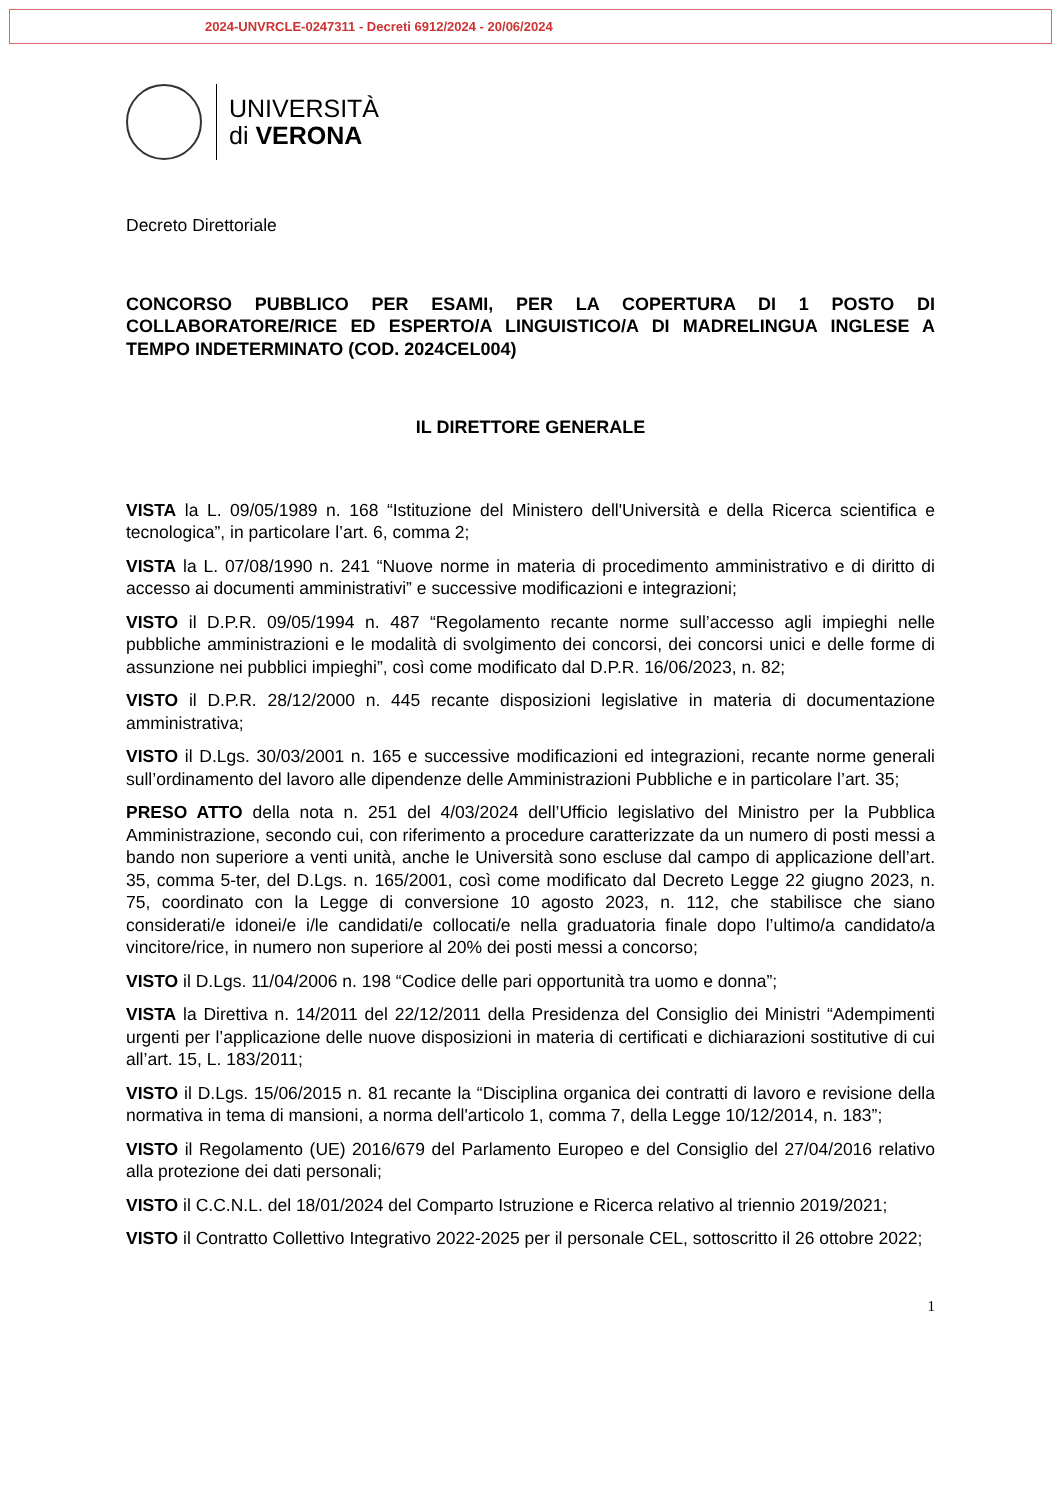2024-UNVRCLE-0247311 - Decreti 6912/2024 - 20/06/2024
UNIVERSITÀ
di VERONA
Decreto Direttoriale
CONCORSO PUBBLICO PER ESAMI, PER LA COPERTURA DI 1 POSTO DI COLLABORATORE/RICE ED ESPERTO/A LINGUISTICO/A DI MADRELINGUA INGLESE A TEMPO INDETERMINATO (COD. 2024CEL004)
IL DIRETTORE GENERALE
VISTA la L. 09/05/1989 n. 168 “Istituzione del Ministero dell'Università e della Ricerca scientifica e tecnologica”, in particolare l’art. 6, comma 2;
VISTA la L. 07/08/1990 n. 241 “Nuove norme in materia di procedimento amministrativo e di diritto di accesso ai documenti amministrativi” e successive modificazioni e integrazioni;
VISTO il D.P.R. 09/05/1994 n. 487 “Regolamento recante norme sull’accesso agli impieghi nelle pubbliche amministrazioni e le modalità di svolgimento dei concorsi, dei concorsi unici e delle forme di assunzione nei pubblici impieghi”, così come modificato dal D.P.R. 16/06/2023, n. 82;
VISTO il D.P.R. 28/12/2000 n. 445 recante disposizioni legislative in materia di documentazione amministrativa;
VISTO il D.Lgs. 30/03/2001 n. 165 e successive modificazioni ed integrazioni, recante norme generali sull’ordinamento del lavoro alle dipendenze delle Amministrazioni Pubbliche e in particolare l’art. 35;
PRESO ATTO della nota n. 251 del 4/03/2024 dell’Ufficio legislativo del Ministro per la Pubblica Amministrazione, secondo cui, con riferimento a procedure caratterizzate da un numero di posti messi a bando non superiore a venti unità, anche le Università sono escluse dal campo di applicazione dell’art. 35, comma 5-ter, del D.Lgs. n. 165/2001, così come modificato dal Decreto Legge 22 giugno 2023, n. 75, coordinato con la Legge di conversione 10 agosto 2023, n. 112, che stabilisce che siano considerati/e idonei/e i/le candidati/e collocati/e nella graduatoria finale dopo l’ultimo/a candidato/a vincitore/rice, in numero non superiore al 20% dei posti messi a concorso;
VISTO il D.Lgs. 11/04/2006 n. 198 “Codice delle pari opportunità tra uomo e donna”;
VISTA la Direttiva n. 14/2011 del 22/12/2011 della Presidenza del Consiglio dei Ministri “Adempimenti urgenti per l’applicazione delle nuove disposizioni in materia di certificati e dichiarazioni sostitutive di cui all’art. 15, L. 183/2011;
VISTO il D.Lgs. 15/06/2015 n. 81 recante la “Disciplina organica dei contratti di lavoro e revisione della normativa in tema di mansioni, a norma dell'articolo 1, comma 7, della Legge 10/12/2014, n. 183”;
VISTO il Regolamento (UE) 2016/679 del Parlamento Europeo e del Consiglio del 27/04/2016 relativo alla protezione dei dati personali;
VISTO il C.C.N.L. del 18/01/2024 del Comparto Istruzione e Ricerca relativo al triennio 2019/2021;
VISTO il Contratto Collettivo Integrativo 2022-2025 per il personale CEL, sottoscritto il 26 ottobre 2022;
1